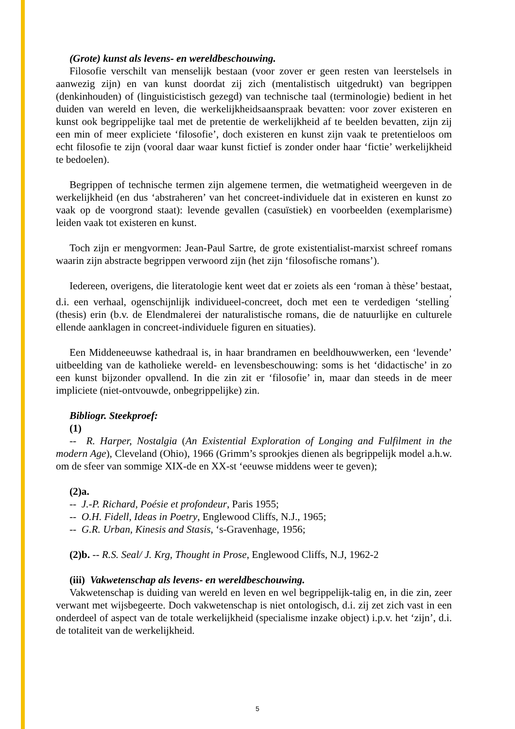(Grote) kunst als levens- en wereldbeschouwing.
Filosofie verschilt van menselijk bestaan (voor zover er geen resten van leerstelsels in aanwezig zijn) en van kunst doordat zij zich (mentalistisch uitgedrukt) van begrippen (denkinhouden) of (linguisticistisch gezegd) van technische taal (terminologie) bedient in het duiden van wereld en leven, die werkelijkheidsaanspraak bevatten: voor zover existeren en kunst ook begrippelijke taal met de pretentie de werkelijkheid af te beelden bevatten, zijn zij een min of meer expliciete ‘filosofie’, doch existeren en kunst zijn vaak te pretentieloos om echt filosofie te zijn (vooral daar waar kunst fictief is zonder onder haar ‘fictie’ werkelijkheid te bedoelen).
Begrippen of technische termen zijn algemene termen, die wetmatigheid weergeven in de werkelijkheid (en dus ‘abstraheren’ van het concreet-individuele dat in existeren en kunst zo vaak op de voorgrond staat): levende gevallen (casuïstiek) en voorbeelden (exemplarisme) leiden vaak tot existeren en kunst.
Toch zijn er mengvormen: Jean-Paul Sartre, de grote existentialist-marxist schreef romans waarin zijn abstracte begrippen verwoord zijn (het zijn ‘filosofische romans’).
Iedereen, overigens, die literatologie kent weet dat er zoiets als een ‘roman à thèse’ bestaat, d.i. een verhaal, ogenschijnlijk individueel-concreet, doch met een te verdedigen ‘stelling<sup>’</sup> (thesis) erin (b.v. de Elendmalerei der naturalistische romans, die de natuurlijke en culturele ellende aanklagen in concreet-individuele figuren en situaties).
Een Middeneeuwse kathedraal is, in haar brandramen en beeldhouwwerken, een ‘levende’ uitbeelding van de katholieke wereld- en levensbeschouwing: soms is het ‘didactische’ in zo een kunst bijzonder opvallend. In die zin zit er ‘filosofie’ in, maar dan steeds in de meer impliciete (niet-ontvouwde, onbegrippelijke) zin.
Bibliogr. Steekproef:
(1)
-- R. Harper, Nostalgia (An Existential Exploration of Longing and Fulfilment in the modern Age), Cleveland (Ohio), 1966 (Grimm’s sprookjes dienen als begrippelijk model a.h.w. om de sfeer van sommige XIX-de en XX-st ‘eeuwse middens weer te geven);
(2)a.
-- J.-P. Richard, Poésie et profondeur, Paris 1955;
-- O.H. Fidell, Ideas in Poetry, Englewood Cliffs, N.J., 1965;
-- G.R. Urban, Kinesis and Stasis, ‘s-Gravenhage, 1956;
(2)b. -- R.S. Seal/ J. Krg, Thought in Prose, Englewood Cliffs, N.J, 1962-2
(iii) Vakwetenschap als levens- en wereldbeschouwing.
Vakwetenschap is duiding van wereld en leven en wel begrippelijk-talig en, in die zin, zeer verwant met wijsbegeerte. Doch vakwetenschap is niet ontologisch, d.i. zij zet zich vast in een onderdeel of aspect van de totale werkelijkheid (specialisme inzake object) i.p.v. het ‘zijn’, d.i. de totaliteit van de werkelijkheid.
5